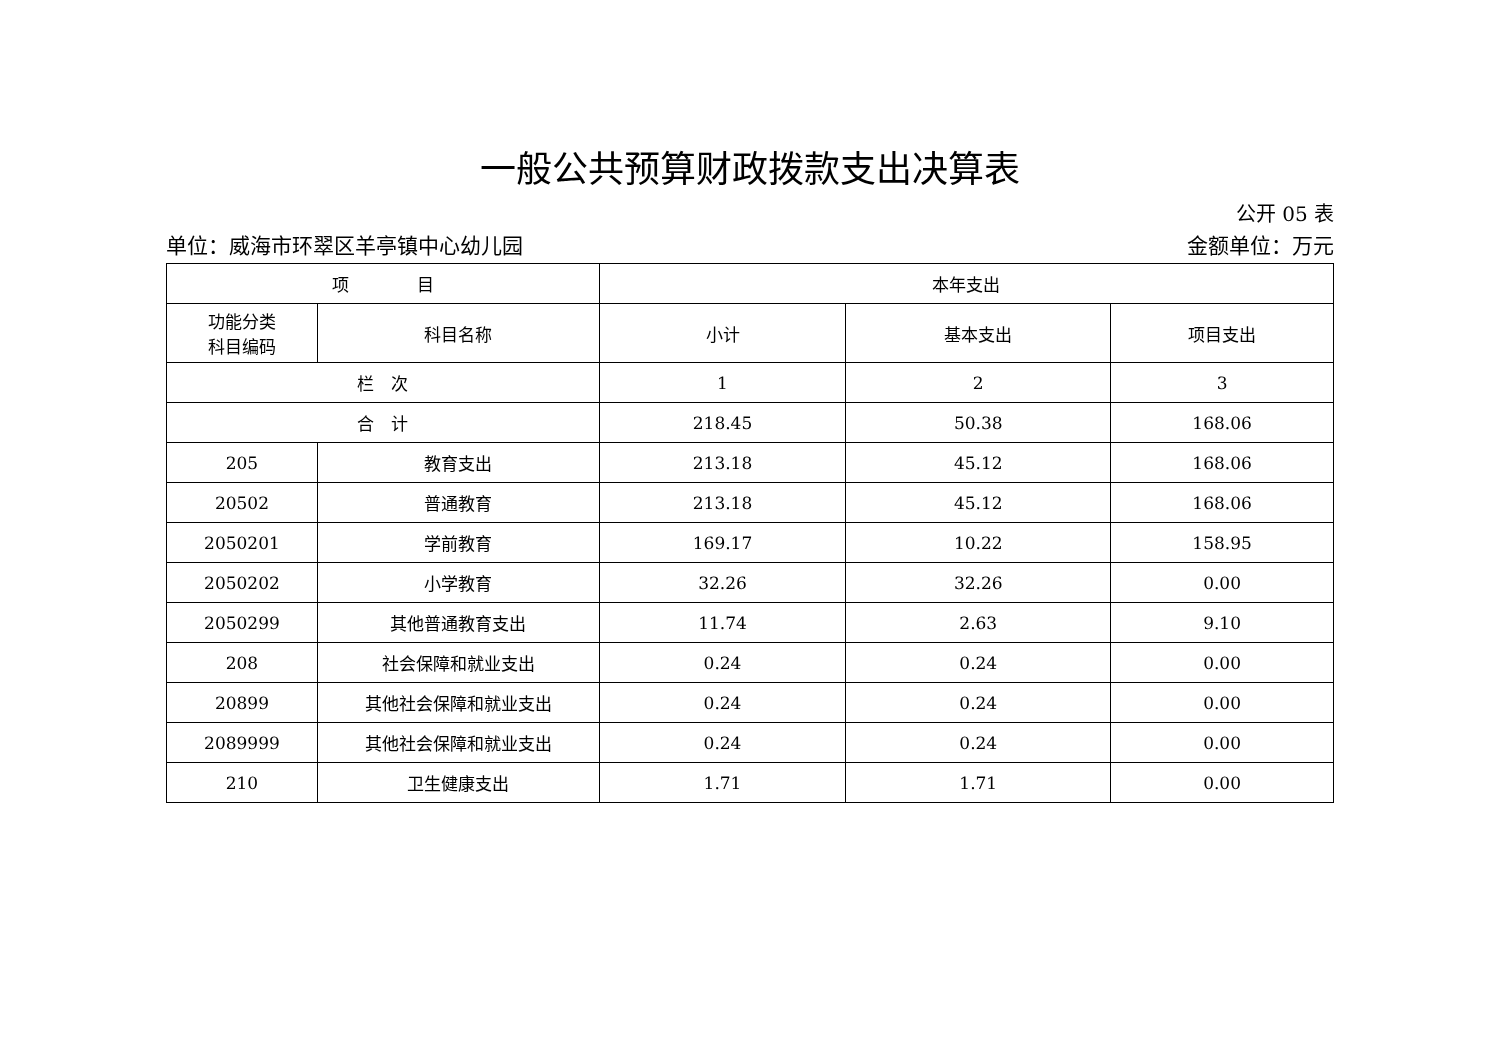一般公共预算财政拨款支出决算表
公开 05 表
单位：威海市环翠区羊亭镇中心幼儿园 金额单位：万元
| 项 目 | | 本年支出 | | |
| --- | --- | --- | --- | --- |
| 功能分类 科目编码 | 科目名称 | 小计 | 基本支出 | 项目支出 |
| 栏 次 | | 1 | 2 | 3 |
| 合 计 | | 218.45 | 50.38 | 168.06 |
| 205 | 教育支出 | 213.18 | 45.12 | 168.06 |
| 20502 | 普通教育 | 213.18 | 45.12 | 168.06 |
| 2050201 | 学前教育 | 169.17 | 10.22 | 158.95 |
| 2050202 | 小学教育 | 32.26 | 32.26 | 0.00 |
| 2050299 | 其他普通教育支出 | 11.74 | 2.63 | 9.10 |
| 208 | 社会保障和就业支出 | 0.24 | 0.24 | 0.00 |
| 20899 | 其他社会保障和就业支出 | 0.24 | 0.24 | 0.00 |
| 2089999 | 其他社会保障和就业支出 | 0.24 | 0.24 | 0.00 |
| 210 | 卫生健康支出 | 1.71 | 1.71 | 0.00 |